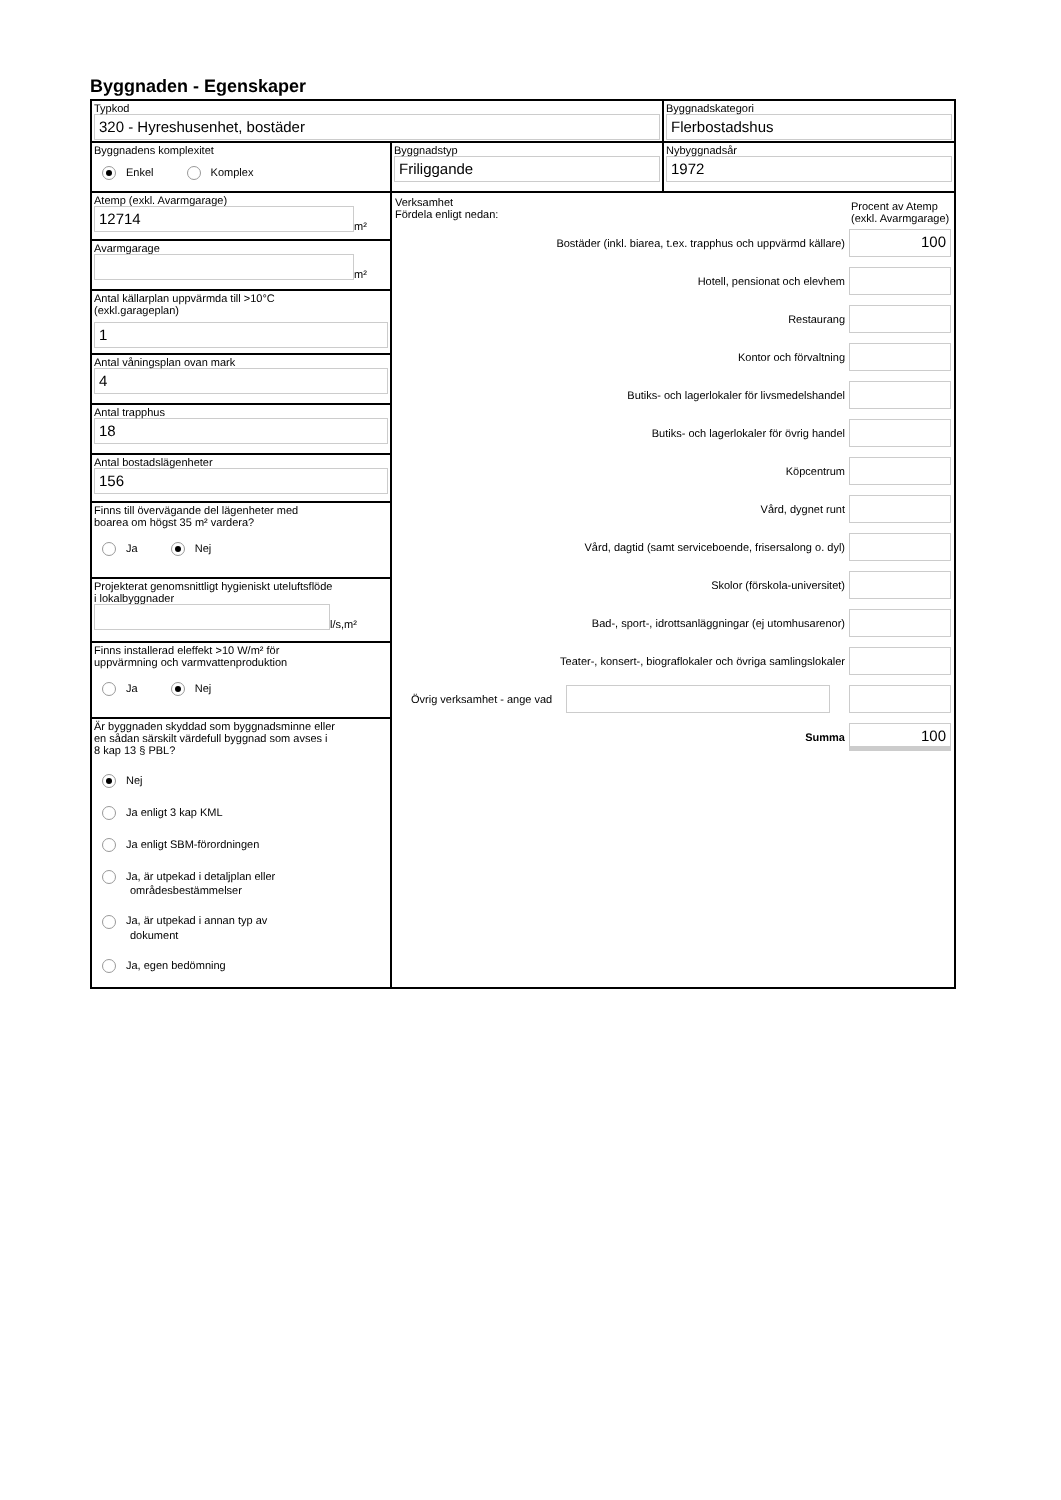Byggnaden - Egenskaper
Typkod
320 - Hyreshusenhet, bostäder
Byggnadskategori
Flerbostadshus
Byggnadens komplexitet
Enkel Komplex
Byggnadstyp
Friliggande
Nybyggnadsår
1972
Atemp (exkl. Avarmgarage)
12714
m²
Avarmgarage
m²
Antal källarplan uppvärmda till >10°C
(exkl.garageplan)
1
Antal våningsplan ovan mark
4
Antal trapphus
18
Antal bostadslägenheter
156
Finns till övervägande del lägenheter med
boarea om högst 35 m² vardera?
Ja Nej
Projekterat genomsnittligt hygieniskt uteluftsflöde
i lokalbyggnader
l/s,m²
Finns installerad eleffekt >10 W/m² för
uppvärmning och varmvattenproduktion
Ja Nej
Är byggnaden skyddad som byggnadsminne eller
en sådan särskilt värdefull byggnad som avses i
8 kap 13 § PBL?
Nej
Ja enligt 3 kap KML
Ja enligt SBM-förordningen
Ja, är utpekad i detaljplan eller
områdesbestämmelser
Ja, är utpekad i annan typ av
dokument
Ja, egen bedömning
Verksamhet
Fördela enligt nedan:
Procent av Atemp (exkl. Avarmgarage)
Bostäder (inkl. biarea, t.ex. trapphus och uppvärmd källare)
100
Hotell, pensionat och elevhem
Restaurang
Kontor och förvaltning
Butiks- och lagerlokaler för livsmedelshandel
Butiks- och lagerlokaler för övrig handel
Köpcentrum
Vård, dygnet runt
Vård, dagtid (samt serviceboende, frisersalong o. dyl)
Skolor (förskola-universitet)
Bad-, sport-, idrottsanläggningar (ej utomhusarenor)
Teater-, konsert-, biograflokaler och övriga samlingslokaler
Övrig verksamhet - ange vad
Summa
100